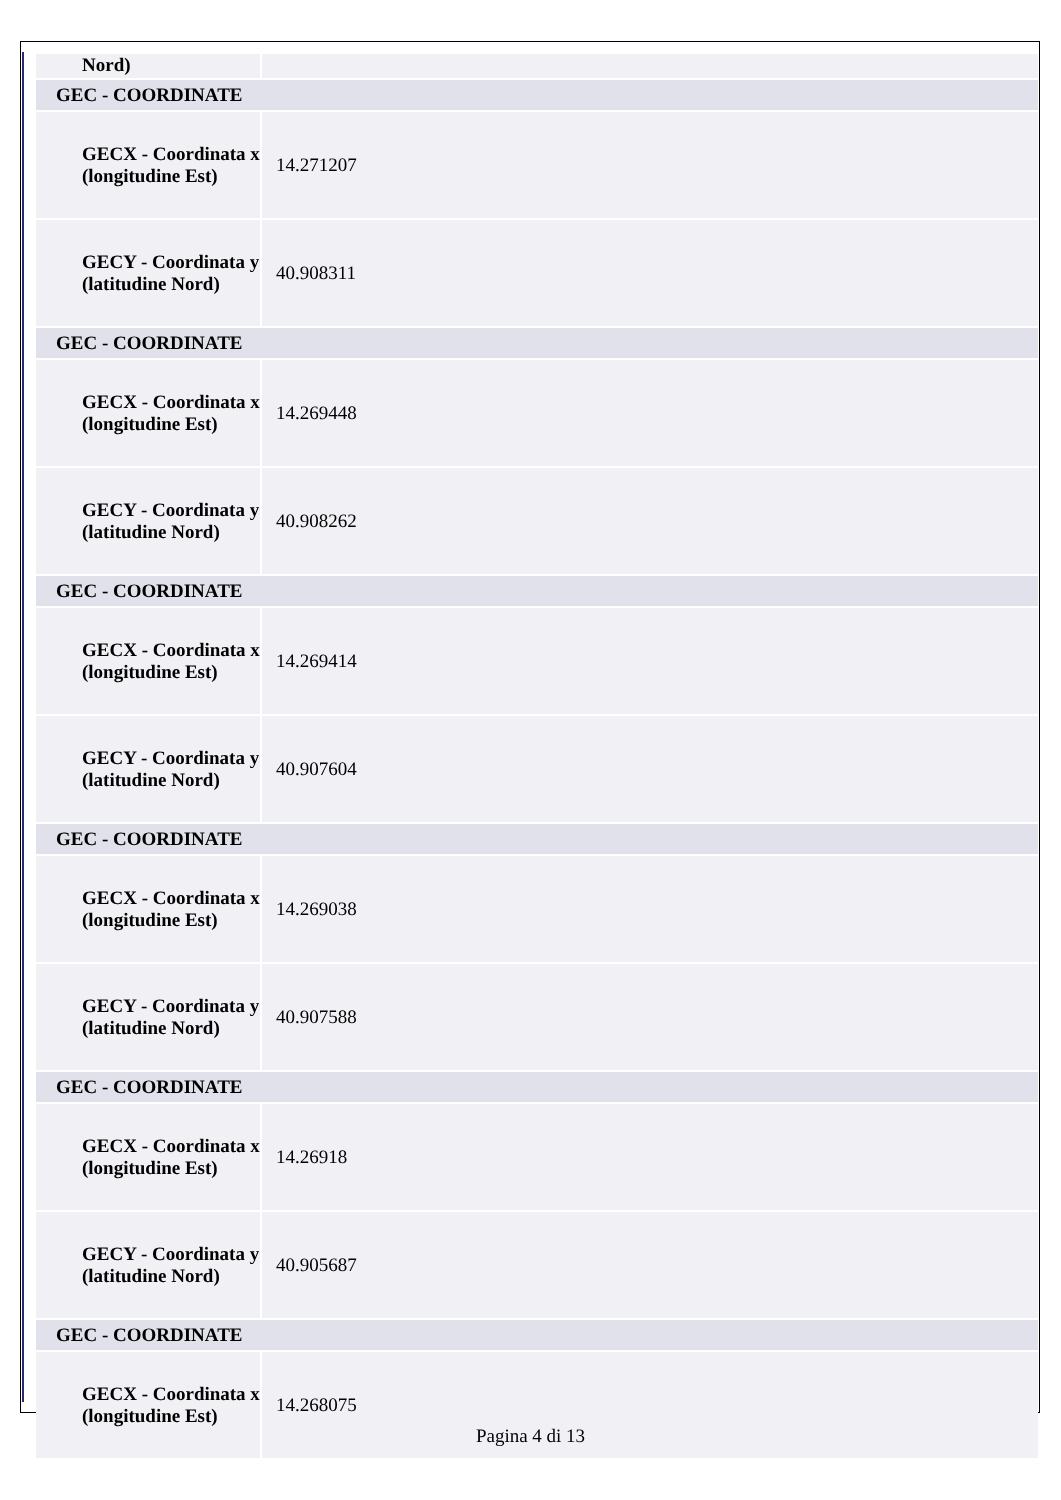| Nord) | |
| GEC - COORDINATE | |
| GECX - Coordinata x (longitudine Est) | 14.271207 |
| GECY - Coordinata y (latitudine Nord) | 40.908311 |
| GEC - COORDINATE | |
| GECX - Coordinata x (longitudine Est) | 14.269448 |
| GECY - Coordinata y (latitudine Nord) | 40.908262 |
| GEC - COORDINATE | |
| GECX - Coordinata x (longitudine Est) | 14.269414 |
| GECY - Coordinata y (latitudine Nord) | 40.907604 |
| GEC - COORDINATE | |
| GECX - Coordinata x (longitudine Est) | 14.269038 |
| GECY - Coordinata y (latitudine Nord) | 40.907588 |
| GEC - COORDINATE | |
| GECX - Coordinata x (longitudine Est) | 14.26918 |
| GECY - Coordinata y (latitudine Nord) | 40.905687 |
| GEC - COORDINATE | |
| GECX - Coordinata x (longitudine Est) | 14.268075 |
Pagina 4 di 13